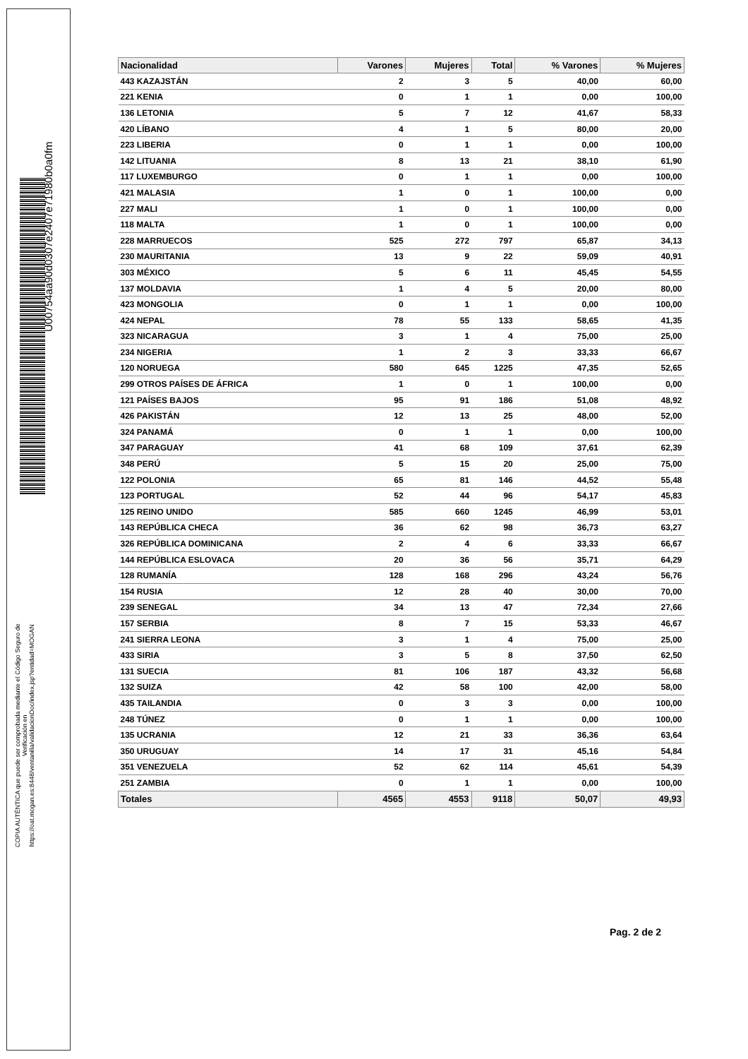U00754aa90d0307e2407e71980b0a0fm
COPIA AUTÉNTICA que puede ser comprobada mediante el Código Seguro de
Verificación en
https://oat.mogan.es:8448/ventanilla/validacionDoc/index.jsp?entidad=MOGAN
| Nacionalidad | Varones | Mujeres | Total | % Varones | % Mujeres |
| --- | --- | --- | --- | --- | --- |
| 443 KAZAJSTÁN | 2 | 3 | 5 | 40,00 | 60,00 |
| 221 KENIA | 0 | 1 | 1 | 0,00 | 100,00 |
| 136 LETONIA | 5 | 7 | 12 | 41,67 | 58,33 |
| 420 LÍBANO | 4 | 1 | 5 | 80,00 | 20,00 |
| 223 LIBERIA | 0 | 1 | 1 | 0,00 | 100,00 |
| 142 LITUANIA | 8 | 13 | 21 | 38,10 | 61,90 |
| 117 LUXEMBURGO | 0 | 1 | 1 | 0,00 | 100,00 |
| 421 MALASIA | 1 | 0 | 1 | 100,00 | 0,00 |
| 227 MALI | 1 | 0 | 1 | 100,00 | 0,00 |
| 118 MALTA | 1 | 0 | 1 | 100,00 | 0,00 |
| 228 MARRUECOS | 525 | 272 | 797 | 65,87 | 34,13 |
| 230 MAURITANIA | 13 | 9 | 22 | 59,09 | 40,91 |
| 303 MÉXICO | 5 | 6 | 11 | 45,45 | 54,55 |
| 137 MOLDAVIA | 1 | 4 | 5 | 20,00 | 80,00 |
| 423 MONGOLIA | 0 | 1 | 1 | 0,00 | 100,00 |
| 424 NEPAL | 78 | 55 | 133 | 58,65 | 41,35 |
| 323 NICARAGUA | 3 | 1 | 4 | 75,00 | 25,00 |
| 234 NIGERIA | 1 | 2 | 3 | 33,33 | 66,67 |
| 120 NORUEGA | 580 | 645 | 1225 | 47,35 | 52,65 |
| 299 OTROS PAÍSES DE ÁFRICA | 1 | 0 | 1 | 100,00 | 0,00 |
| 121 PAÍSES BAJOS | 95 | 91 | 186 | 51,08 | 48,92 |
| 426 PAKISTÁN | 12 | 13 | 25 | 48,00 | 52,00 |
| 324 PANAMÁ | 0 | 1 | 1 | 0,00 | 100,00 |
| 347 PARAGUAY | 41 | 68 | 109 | 37,61 | 62,39 |
| 348 PERÚ | 5 | 15 | 20 | 25,00 | 75,00 |
| 122 POLONIA | 65 | 81 | 146 | 44,52 | 55,48 |
| 123 PORTUGAL | 52 | 44 | 96 | 54,17 | 45,83 |
| 125 REINO UNIDO | 585 | 660 | 1245 | 46,99 | 53,01 |
| 143 REPÚBLICA CHECA | 36 | 62 | 98 | 36,73 | 63,27 |
| 326 REPÚBLICA DOMINICANA | 2 | 4 | 6 | 33,33 | 66,67 |
| 144 REPÚBLICA ESLOVACA | 20 | 36 | 56 | 35,71 | 64,29 |
| 128 RUMANÍA | 128 | 168 | 296 | 43,24 | 56,76 |
| 154 RUSIA | 12 | 28 | 40 | 30,00 | 70,00 |
| 239 SENEGAL | 34 | 13 | 47 | 72,34 | 27,66 |
| 157 SERBIA | 8 | 7 | 15 | 53,33 | 46,67 |
| 241 SIERRA LEONA | 3 | 1 | 4 | 75,00 | 25,00 |
| 433 SIRIA | 3 | 5 | 8 | 37,50 | 62,50 |
| 131 SUECIA | 81 | 106 | 187 | 43,32 | 56,68 |
| 132 SUIZA | 42 | 58 | 100 | 42,00 | 58,00 |
| 435 TAILANDIA | 0 | 3 | 3 | 0,00 | 100,00 |
| 248 TÚNEZ | 0 | 1 | 1 | 0,00 | 100,00 |
| 135 UCRANIA | 12 | 21 | 33 | 36,36 | 63,64 |
| 350 URUGUAY | 14 | 17 | 31 | 45,16 | 54,84 |
| 351 VENEZUELA | 52 | 62 | 114 | 45,61 | 54,39 |
| 251 ZAMBIA | 0 | 1 | 1 | 0,00 | 100,00 |
| Totales | 4565 | 4553 | 9118 | 50,07 | 49,93 |
Pag. 2 de 2